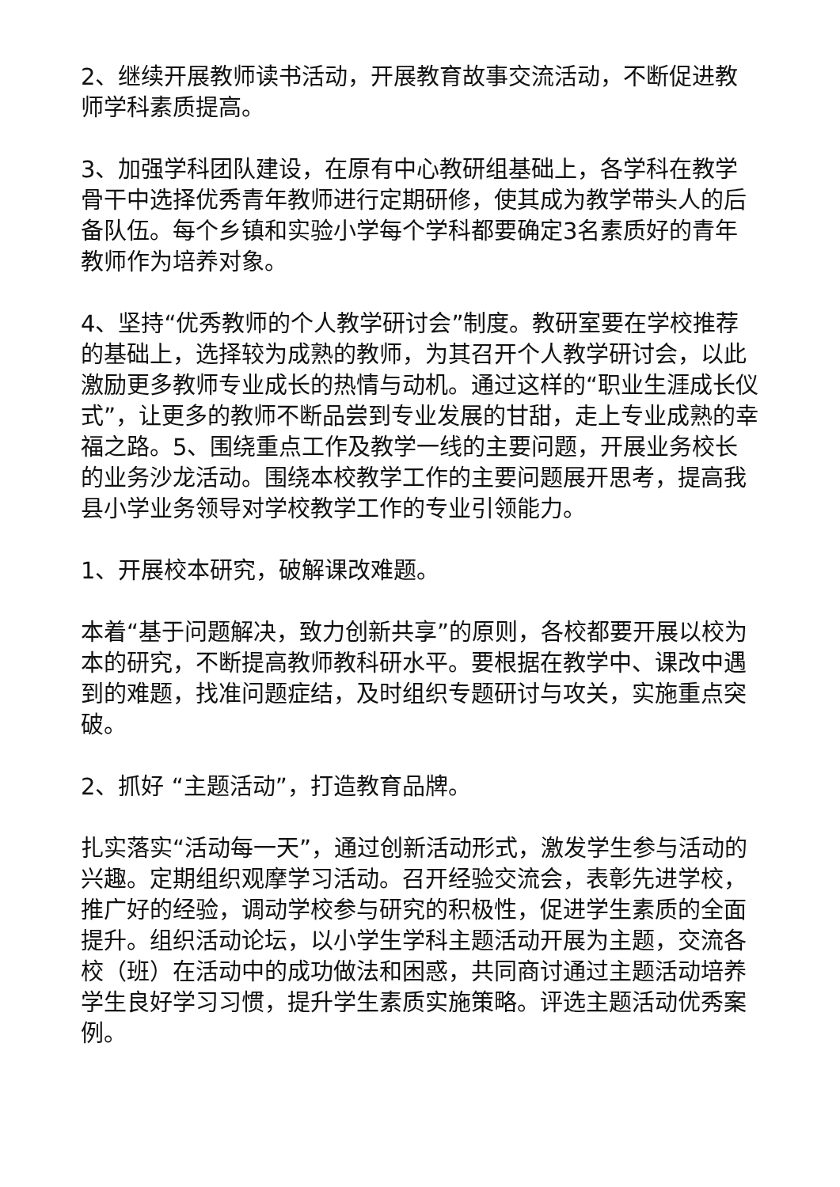2、继续开展教师读书活动，开展教育故事交流活动，不断促进教师学科素质提高。
3、加强学科团队建设，在原有中心教研组基础上，各学科在教学骨干中选择优秀青年教师进行定期研修，使其成为教学带头人的后备队伍。每个乡镇和实验小学每个学科都要确定3名素质好的青年教师作为培养对象。
4、坚持“优秀教师的个人教学研讨会”制度。教研室要在学校推荐的基础上，选择较为成熟的教师，为其召开个人教学研讨会，以此激励更多教师专业成长的热情与动机。通过这样的“职业生涯成长仪式”，让更多的教师不断品尝到专业发展的甘甜，走上专业成熟的幸福之路。5、围绕重点工作及教学一线的主要问题，开展业务校长的业务沙龙活动。围绕本校教学工作的主要问题展开思考，提高我县小学业务领导对学校教学工作的专业引领能力。
1、开展校本研究，破解课改难题。
本着“基于问题解决，致力创新共享”的原则，各校都要开展以校为本的研究，不断提高教师教科研水平。要根据在教学中、课改中遇到的难题，找准问题症结，及时组织专题研讨与攻关，实施重点突破。
2、抓好 “主题活动”，打造教育品牌。
扎实落实“活动每一天”，通过创新活动形式，激发学生参与活动的兴趣。定期组织观摩学习活动。召开经验交流会，表彰先进学校，推广好的经验，调动学校参与研究的积极性，促进学生素质的全面提升。组织活动论坛，以小学生学科主题活动开展为主题，交流各校（班）在活动中的成功做法和困惑，共同商讨通过主题活动培养学生良好学习习惯，提升学生素质实施策略。评选主题活动优秀案例。